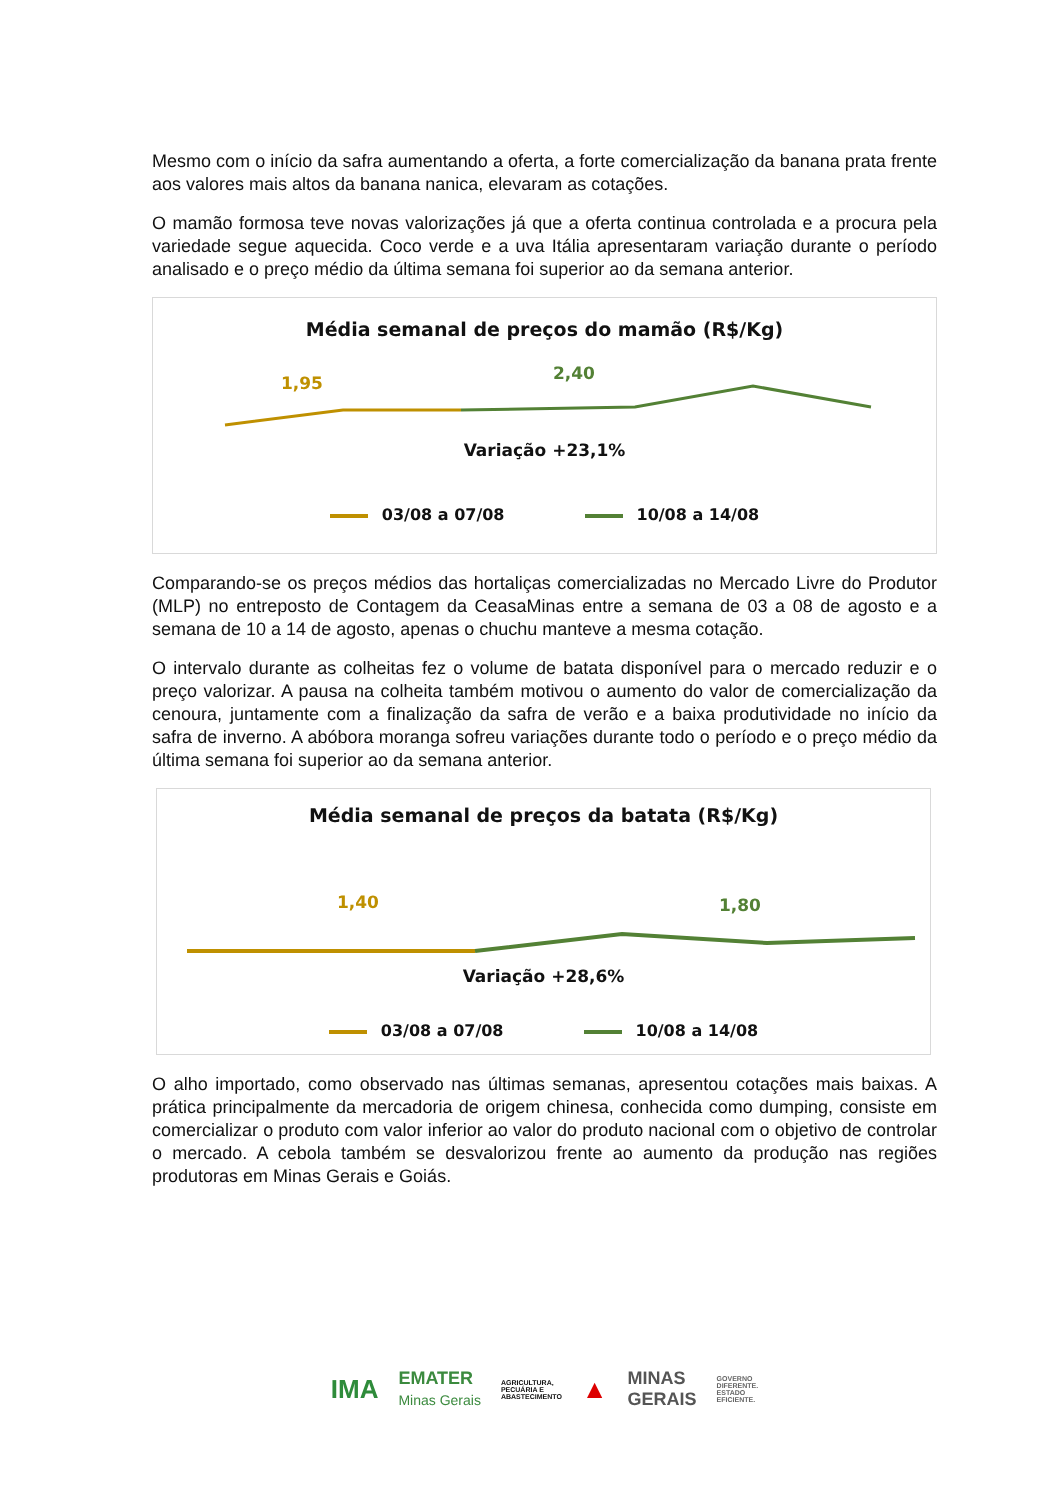Mesmo com o início da safra aumentando a oferta, a forte comercialização da banana prata frente aos valores mais altos da banana nanica, elevaram as cotações.
O mamão formosa teve novas valorizações já que a oferta continua controlada e a procura pela variedade segue aquecida. Coco verde e a uva Itália apresentaram variação durante o período analisado e o preço médio da última semana foi superior ao da semana anterior.
Média semanal de preços do mamão (R$/Kg)
1,95 2,40
Variação +23,1%
03/08 a 07/08 10/08 a 14/08
Comparando-se os preços médios das hortaliças comercializadas no Mercado Livre do Produtor (MLP) no entreposto de Contagem da CeasaMinas entre a semana de 03 a 08 de agosto e a semana de 10 a 14 de agosto, apenas o chuchu manteve a mesma cotação.
O intervalo durante as colheitas fez o volume de batata disponível para o mercado reduzir e o preço valorizar. A pausa na colheita também motivou o aumento do valor de comercialização da cenoura, juntamente com a finalização da safra de verão e a baixa produtividade no início da safra de inverno. A abóbora moranga sofreu variações durante todo o período e o preço médio da última semana foi superior ao da semana anterior.
Média semanal de preços da batata (R$/Kg)
1,40 1,80
Variação +28,6%
03/08 a 07/08 10/08 a 14/08
O alho importado, como observado nas últimas semanas, apresentou cotações mais baixas. A prática principalmente da mercadoria de origem chinesa, conhecida como dumping, consiste em comercializar o produto com valor inferior ao valor do produto nacional com o objetivo de controlar o mercado. A cebola também se desvalorizou frente ao aumento da produção nas regiões produtoras em Minas Gerais e Goiás.
IMA EMATER
Minas Gerais AGRICULTURA,
PECUÁRIA E
ABASTECIMENTO ▲ MINAS
GERAIS GOVERNO
DIFERENTE.
ESTADO
EFICIENTE.